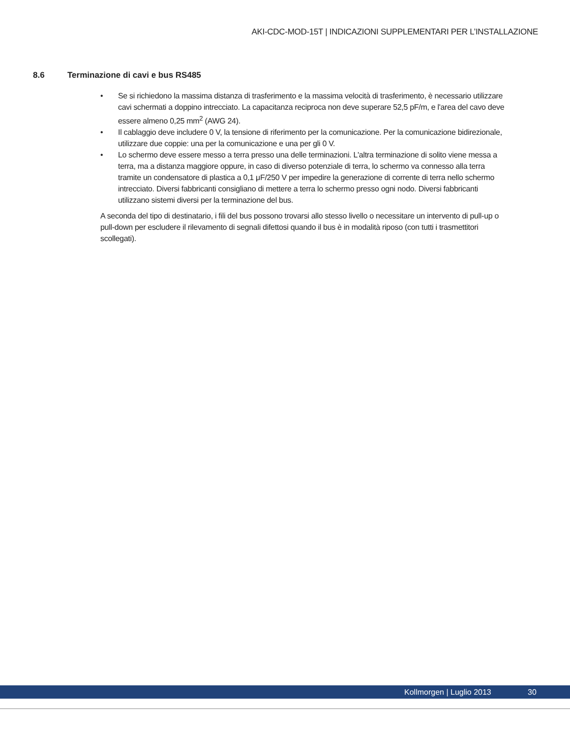AKI-CDC-MOD-15T | INDICAZIONI SUPPLEMENTARI PER L’INSTALLAZIONE
8.6 Terminazione di cavi e bus RS485
• Se si richiedono la massima distanza di trasferimento e la massima velocità di trasferimento, è necessario utilizzare cavi schermati a doppino intrecciato. La capacitanza reciproca non deve superare 52,5 pF/m, e l'area del cavo deve essere almeno 0,25 mm<sup>2</sup> (AWG 24).
• Il cablaggio deve includere 0 V, la tensione di riferimento per la comunicazione. Per la comunicazione bidirezionale, utilizzare due coppie: una per la comunicazione e una per gli 0 V.
• Lo schermo deve essere messo a terra presso una delle terminazioni. L'altra terminazione di solito viene messa a terra, ma a distanza maggiore oppure, in caso di diverso potenziale di terra, lo schermo va connesso alla terra tramite un condensatore di plastica a 0,1 μF/250 V per impedire la generazione di corrente di terra nello schermo intrecciato. Diversi fabbricanti consigliano di mettere a terra lo schermo presso ogni nodo. Diversi fabbricanti utilizzano sistemi diversi per la terminazione del bus.
A seconda del tipo di destinatario, i fili del bus possono trovarsi allo stesso livello o necessitare un intervento di pull-up o pull-down per escludere il rilevamento di segnali difettosi quando il bus è in modalità riposo (con tutti i trasmettitori scollegati).
Kollmorgen | Luglio 2013 30